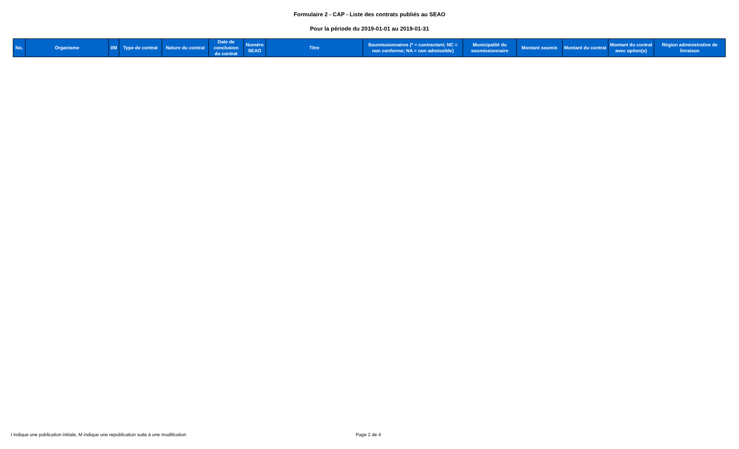Formulaire 2 - CAP - Liste des contrats publiés au SEAO
Pour la période du 2019-01-01 au 2019-01-31
| No. | Organisme | I/M | Type de contrat | Nature du contrat | Date de conclusion du contrat | Numéro SEAO | Titre | Soumissionnaires (* = contractant; NC = non conforme; NA = non admissible) | Municipalité du soumissionnaire | Montant soumis | Montant du contrat | Montant du contrat avec option(s) | Région administrative de livraison |
| --- | --- | --- | --- | --- | --- | --- | --- | --- | --- | --- | --- | --- | --- |
I indique une publication initiale, M indique une republication suite à une modification Page 2 de 4